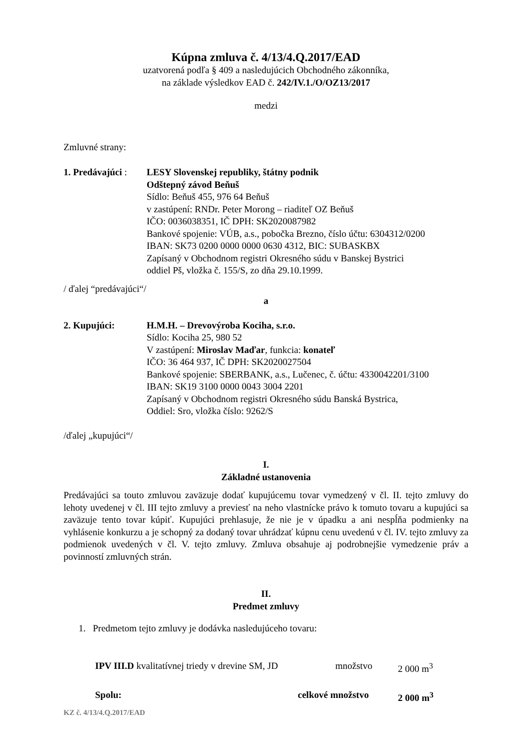Kúpna zmluva č. 4/13/4.Q.2017/EAD
uzatvorená podľa § 409 a nasledujúcich Obchodného zákonníka,
na základe výsledkov EAD č. 242/IV.1./O/OZ13/2017
medzi
Zmluvné strany:
1. Predávajúci :
LESY Slovenskej republiky, štátny podnik
Odštepný závod Beňuš
Sídlo: Beňuš 455, 976 64 Beňuš
v zastúpení: RNDr. Peter Morong – riaditeľ OZ Beňuš
IČO: 0036038351, IČ DPH: SK2020087982
Bankové spojenie: VÚB, a.s., pobočka Brezno, číslo účtu: 6304312/0200
IBAN: SK73 0200 0000 0000 0630 4312, BIC: SUBASKBX
Zapísaný v Obchodnom registri Okresného súdu v Banskej Bystrici
oddiel Pš, vložka č. 155/S, zo dňa 29.10.1999.
/ ďalej “predávajúci“/
a
2. Kupujúci: H.M.H. – Drevovýroba Kociha, s.r.o.
Sídlo: Kociha 25, 980 52
V zastúpení: Miroslav Maďar, funkcia: konateľ
IČO: 36 464 937, IČ DPH: SK2020027504
Bankové spojenie: SBERBANK, a.s., Lučenec, č. účtu: 4330042201/3100
IBAN: SK19 3100 0000 0043 3004 2201
Zapísaný v Obchodnom registri Okresného súdu Banská Bystrica,
Oddiel: Sro, vložka číslo: 9262/S
/ďalej „kupujúci“/
I.
Základné ustanovenia
Predávajúci sa touto zmluvou zaväzuje dodať kupujúcemu tovar vymedzený v čl. II. tejto zmluvy do lehoty uvedenej v čl. III tejto zmluvy a previesť na neho vlastnícke právo k tomuto tovaru a kupujúci sa zaväzuje tento tovar kúpiť. Kupujúci prehlasuje, že nie je v úpadku a ani nespĺňa podmienky na vyhlásenie konkurzu a je schopný za dodaný tovar uhrádzať kúpnu cenu uvedenú v čl. IV. tejto zmluvy za podmienok uvedených v čl. V. tejto zmluvy. Zmluva obsahuje aj podrobnejšie vymedzenie práv a povinností zmluvných strán.
II.
Predmet zmluvy
1. Predmetom tejto zmluvy je dodávka nasledujúceho tovaru:
IPV III.D kvalitatívnej triedy v drevine SM, JD množstvo 2 000 m<sup>3</sup>
Spolu: celkové množstvo 2 000 m<sup>3</sup>
KZ č. 4/13/4.Q.2017/EAD